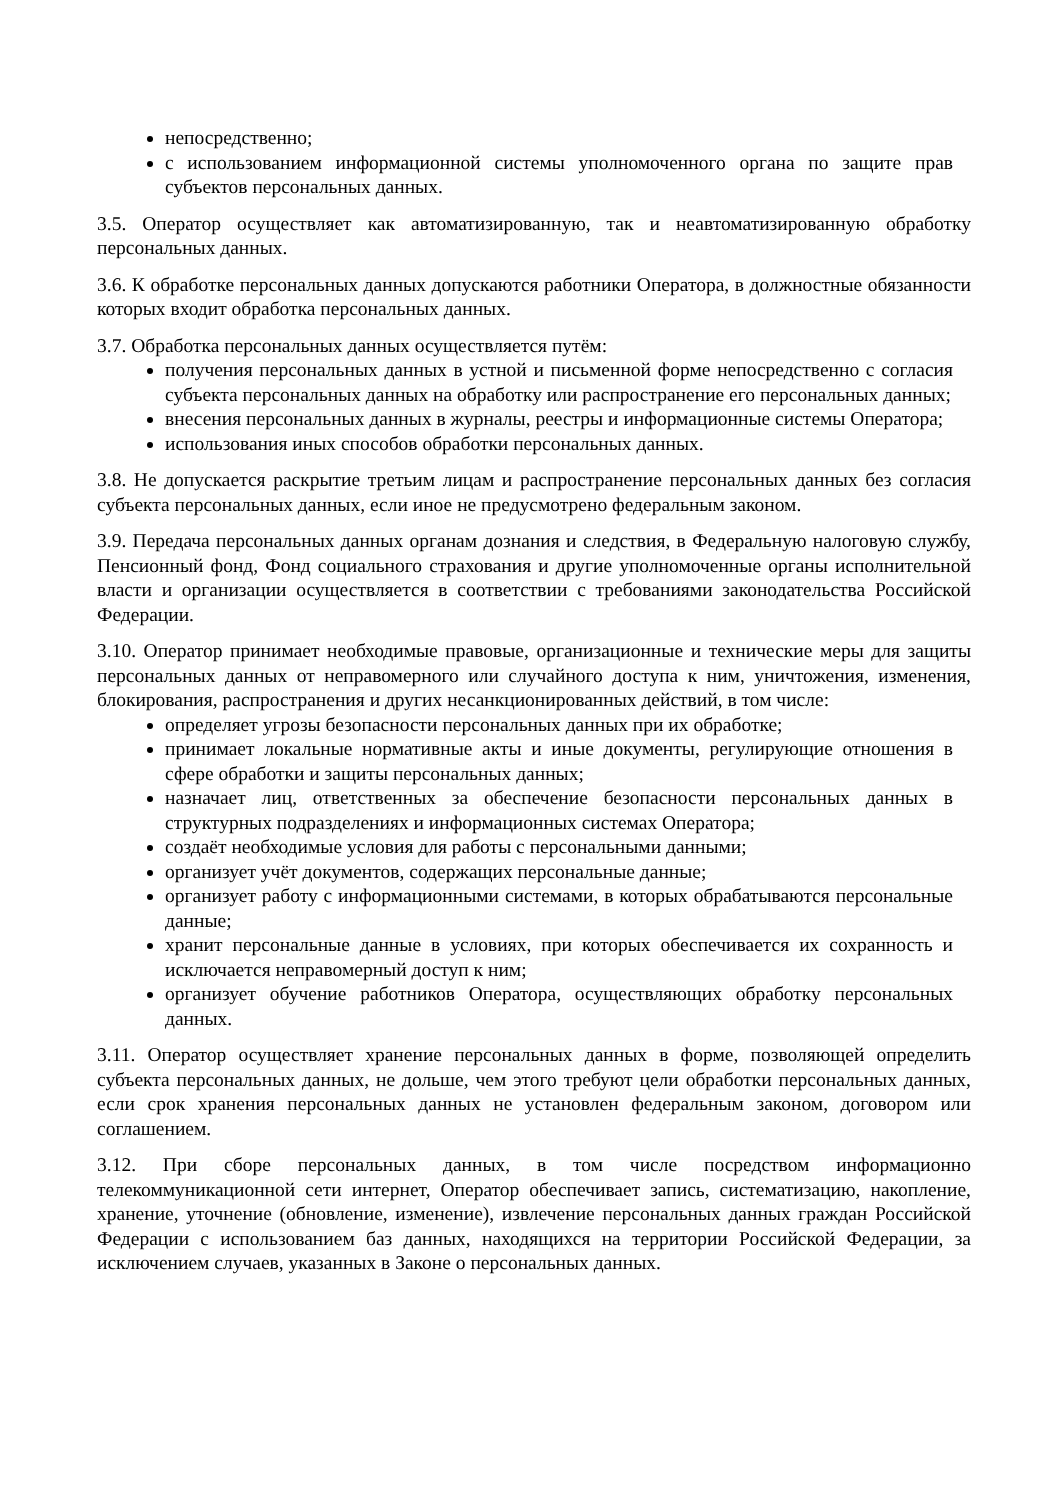непосредственно;
с использованием информационной системы уполномоченного органа по защите прав субъектов персональных данных.
3.5. Оператор осуществляет как автоматизированную, так и неавтоматизированную обработку персональных данных.
3.6. К обработке персональных данных допускаются работники Оператора, в должностные обязанности которых входит обработка персональных данных.
3.7. Обработка персональных данных осуществляется путём:
получения персональных данных в устной и письменной форме непосредственно с согласия субъекта персональных данных на обработку или распространение его персональных данных;
внесения персональных данных в журналы, реестры и информационные системы Оператора;
использования иных способов обработки персональных данных.
3.8. Не допускается раскрытие третьим лицам и распространение персональных данных без согласия субъекта персональных данных, если иное не предусмотрено федеральным законом.
3.9. Передача персональных данных органам дознания и следствия, в Федеральную налоговую службу, Пенсионный фонд, Фонд социального страхования и другие уполномоченные органы исполнительной власти и организации осуществляется в соответствии с требованиями законодательства Российской Федерации.
3.10. Оператор принимает необходимые правовые, организационные и технические меры для защиты персональных данных от неправомерного или случайного доступа к ним, уничтожения, изменения, блокирования, распространения и других несанкционированных действий, в том числе:
определяет угрозы безопасности персональных данных при их обработке;
принимает локальные нормативные акты и иные документы, регулирующие отношения в сфере обработки и защиты персональных данных;
назначает лиц, ответственных за обеспечение безопасности персональных данных в структурных подразделениях и информационных системах Оператора;
создаёт необходимые условия для работы с персональными данными;
организует учёт документов, содержащих персональные данные;
организует работу с информационными системами, в которых обрабатываются персональные данные;
хранит персональные данные в условиях, при которых обеспечивается их сохранность и исключается неправомерный доступ к ним;
организует обучение работников Оператора, осуществляющих обработку персональных данных.
3.11. Оператор осуществляет хранение персональных данных в форме, позволяющей определить субъекта персональных данных, не дольше, чем этого требуют цели обработки персональных данных, если срок хранения персональных данных не установлен федеральным законом, договором или соглашением.
3.12. При сборе персональных данных, в том числе посредством информационно телекоммуникационной сети интернет, Оператор обеспечивает запись, систематизацию, накопление, хранение, уточнение (обновление, изменение), извлечение персональных данных граждан Российской Федерации с использованием баз данных, находящихся на территории Российской Федерации, за исключением случаев, указанных в Законе о персональных данных.